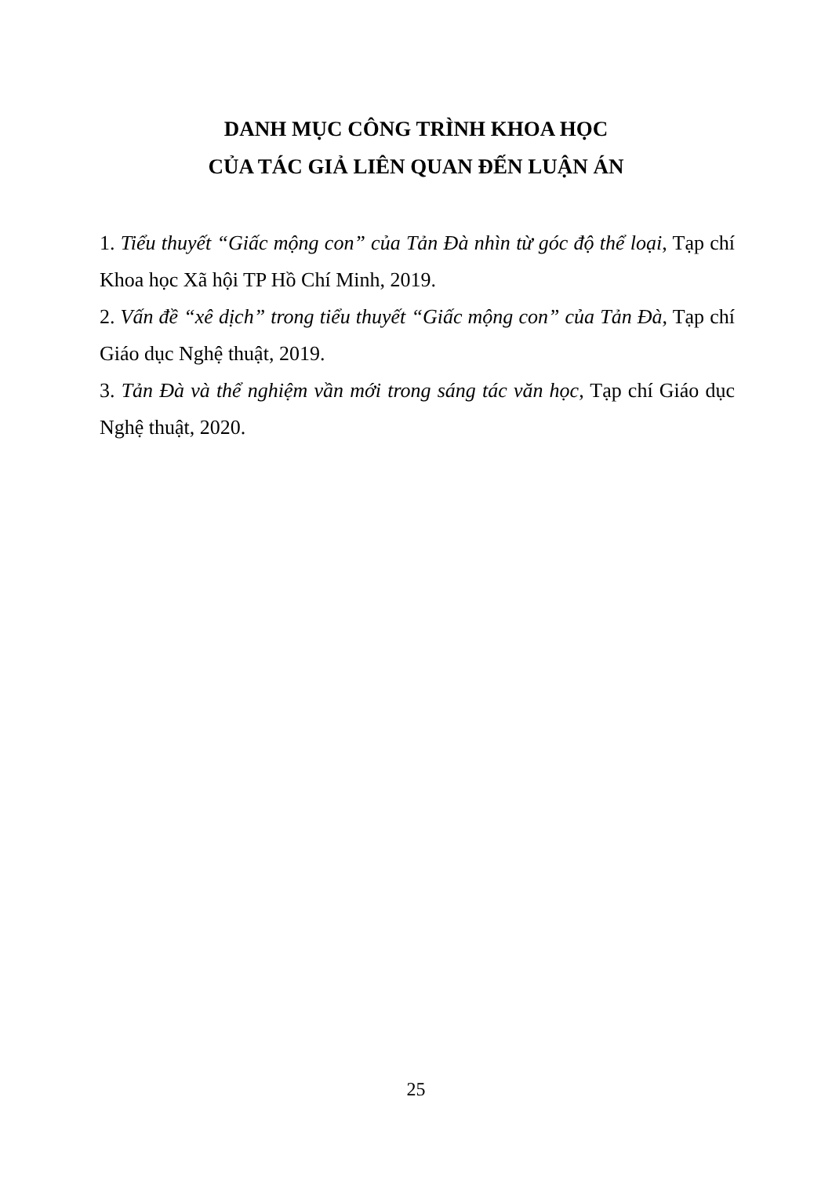DANH MỤC CÔNG TRÌNH KHOA HỌC
CỦA TÁC GIẢ LIÊN QUAN ĐẾN LUẬN ÁN
1. Tiểu thuyết “Giấc mộng con” của Tản Đà nhìn từ góc độ thể loại, Tạp chí Khoa học Xã hội TP Hồ Chí Minh, 2019.
2. Vấn đề “xê dịch” trong tiểu thuyết “Giấc mộng con” của Tản Đà, Tạp chí Giáo dục Nghệ thuật, 2019.
3. Tản Đà và thể nghiệm vần mới trong sáng tác văn học, Tạp chí Giáo dục Nghệ thuật, 2020.
25